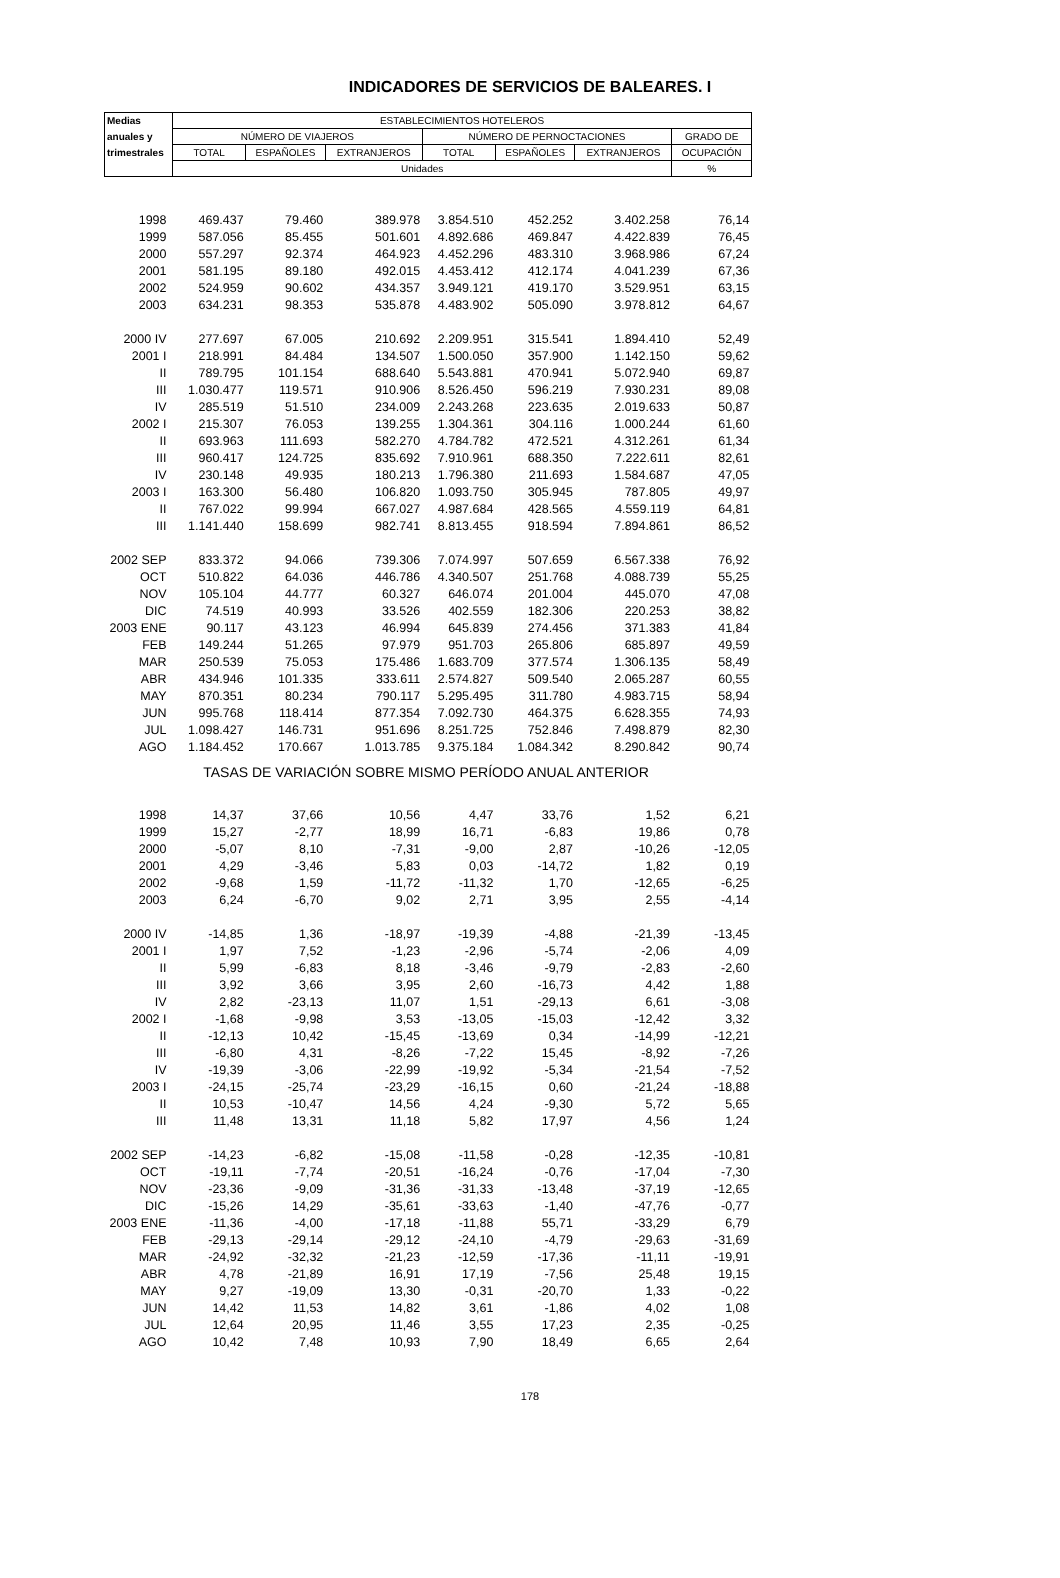INDICADORES DE SERVICIOS DE BALEARES. I
| Medias | ESTABLECIMIENTOS HOTELEROS | | | | | | |
| --- | --- | --- | --- | --- | --- | --- | --- |
| anuales y | NÚMERO DE VIAJEROS | | | NÚMERO DE PERNOCTACIONES | | | GRADO DE |
| trimestrales | TOTAL | ESPAÑOLES | EXTRANJEROS | TOTAL | ESPAÑOLES | EXTRANJEROS | OCUPACIÓN |
| | Unidades | | | | | | % |
| 1998 | 469.437 | 79.460 | 389.978 | 3.854.510 | 452.252 | 3.402.258 | 76,14 |
| 1999 | 587.056 | 85.455 | 501.601 | 4.892.686 | 469.847 | 4.422.839 | 76,45 |
| 2000 | 557.297 | 92.374 | 464.923 | 4.452.296 | 483.310 | 3.968.986 | 67,24 |
| 2001 | 581.195 | 89.180 | 492.015 | 4.453.412 | 412.174 | 4.041.239 | 67,36 |
| 2002 | 524.959 | 90.602 | 434.357 | 3.949.121 | 419.170 | 3.529.951 | 63,15 |
| 2003 | 634.231 | 98.353 | 535.878 | 4.483.902 | 505.090 | 3.978.812 | 64,67 |
| 2000 IV | 277.697 | 67.005 | 210.692 | 2.209.951 | 315.541 | 1.894.410 | 52,49 |
| 2001 I | 218.991 | 84.484 | 134.507 | 1.500.050 | 357.900 | 1.142.150 | 59,62 |
| II | 789.795 | 101.154 | 688.640 | 5.543.881 | 470.941 | 5.072.940 | 69,87 |
| III | 1.030.477 | 119.571 | 910.906 | 8.526.450 | 596.219 | 7.930.231 | 89,08 |
| IV | 285.519 | 51.510 | 234.009 | 2.243.268 | 223.635 | 2.019.633 | 50,87 |
| 2002 I | 215.307 | 76.053 | 139.255 | 1.304.361 | 304.116 | 1.000.244 | 61,60 |
| II | 693.963 | 111.693 | 582.270 | 4.784.782 | 472.521 | 4.312.261 | 61,34 |
| III | 960.417 | 124.725 | 835.692 | 7.910.961 | 688.350 | 7.222.611 | 82,61 |
| IV | 230.148 | 49.935 | 180.213 | 1.796.380 | 211.693 | 1.584.687 | 47,05 |
| 2003 I | 163.300 | 56.480 | 106.820 | 1.093.750 | 305.945 | 787.805 | 49,97 |
| II | 767.022 | 99.994 | 667.027 | 4.987.684 | 428.565 | 4.559.119 | 64,81 |
| III | 1.141.440 | 158.699 | 982.741 | 8.813.455 | 918.594 | 7.894.861 | 86,52 |
| 2002 SEP | 833.372 | 94.066 | 739.306 | 7.074.997 | 507.659 | 6.567.338 | 76,92 |
| OCT | 510.822 | 64.036 | 446.786 | 4.340.507 | 251.768 | 4.088.739 | 55,25 |
| NOV | 105.104 | 44.777 | 60.327 | 646.074 | 201.004 | 445.070 | 47,08 |
| DIC | 74.519 | 40.993 | 33.526 | 402.559 | 182.306 | 220.253 | 38,82 |
| 2003 ENE | 90.117 | 43.123 | 46.994 | 645.839 | 274.456 | 371.383 | 41,84 |
| FEB | 149.244 | 51.265 | 97.979 | 951.703 | 265.806 | 685.897 | 49,59 |
| MAR | 250.539 | 75.053 | 175.486 | 1.683.709 | 377.574 | 1.306.135 | 58,49 |
| ABR | 434.946 | 101.335 | 333.611 | 2.574.827 | 509.540 | 2.065.287 | 60,55 |
| MAY | 870.351 | 80.234 | 790.117 | 5.295.495 | 311.780 | 4.983.715 | 58,94 |
| JUN | 995.768 | 118.414 | 877.354 | 7.092.730 | 464.375 | 6.628.355 | 74,93 |
| JUL | 1.098.427 | 146.731 | 951.696 | 8.251.725 | 752.846 | 7.498.879 | 82,30 |
| AGO | 1.184.452 | 170.667 | 1.013.785 | 9.375.184 | 1.084.342 | 8.290.842 | 90,74 |
| TASAS DE VARIACIÓN SOBRE MISMO PERÍODO ANUAL ANTERIOR | | | | | | | |
| 1998 | 14,37 | 37,66 | 10,56 | 4,47 | 33,76 | 1,52 | 6,21 |
| 1999 | 15,27 | -2,77 | 18,99 | 16,71 | -6,83 | 19,86 | 0,78 |
| 2000 | -5,07 | 8,10 | -7,31 | -9,00 | 2,87 | -10,26 | -12,05 |
| 2001 | 4,29 | -3,46 | 5,83 | 0,03 | -14,72 | 1,82 | 0,19 |
| 2002 | -9,68 | 1,59 | -11,72 | -11,32 | 1,70 | -12,65 | -6,25 |
| 2003 | 6,24 | -6,70 | 9,02 | 2,71 | 3,95 | 2,55 | -4,14 |
| 2000 IV | -14,85 | 1,36 | -18,97 | -19,39 | -4,88 | -21,39 | -13,45 |
| 2001 I | 1,97 | 7,52 | -1,23 | -2,96 | -5,74 | -2,06 | 4,09 |
| II | 5,99 | -6,83 | 8,18 | -3,46 | -9,79 | -2,83 | -2,60 |
| III | 3,92 | 3,66 | 3,95 | 2,60 | -16,73 | 4,42 | 1,88 |
| IV | 2,82 | -23,13 | 11,07 | 1,51 | -29,13 | 6,61 | -3,08 |
| 2002 I | -1,68 | -9,98 | 3,53 | -13,05 | -15,03 | -12,42 | 3,32 |
| II | -12,13 | 10,42 | -15,45 | -13,69 | 0,34 | -14,99 | -12,21 |
| III | -6,80 | 4,31 | -8,26 | -7,22 | 15,45 | -8,92 | -7,26 |
| IV | -19,39 | -3,06 | -22,99 | -19,92 | -5,34 | -21,54 | -7,52 |
| 2003 I | -24,15 | -25,74 | -23,29 | -16,15 | 0,60 | -21,24 | -18,88 |
| II | 10,53 | -10,47 | 14,56 | 4,24 | -9,30 | 5,72 | 5,65 |
| III | 11,48 | 13,31 | 11,18 | 5,82 | 17,97 | 4,56 | 1,24 |
| 2002 SEP | -14,23 | -6,82 | -15,08 | -11,58 | -0,28 | -12,35 | -10,81 |
| OCT | -19,11 | -7,74 | -20,51 | -16,24 | -0,76 | -17,04 | -7,30 |
| NOV | -23,36 | -9,09 | -31,36 | -31,33 | -13,48 | -37,19 | -12,65 |
| DIC | -15,26 | 14,29 | -35,61 | -33,63 | -1,40 | -47,76 | -0,77 |
| 2003 ENE | -11,36 | -4,00 | -17,18 | -11,88 | 55,71 | -33,29 | 6,79 |
| FEB | -29,13 | -29,14 | -29,12 | -24,10 | -4,79 | -29,63 | -31,69 |
| MAR | -24,92 | -32,32 | -21,23 | -12,59 | -17,36 | -11,11 | -19,91 |
| ABR | 4,78 | -21,89 | 16,91 | 17,19 | -7,56 | 25,48 | 19,15 |
| MAY | 9,27 | -19,09 | 13,30 | -0,31 | -20,70 | 1,33 | -0,22 |
| JUN | 14,42 | 11,53 | 14,82 | 3,61 | -1,86 | 4,02 | 1,08 |
| JUL | 12,64 | 20,95 | 11,46 | 3,55 | 17,23 | 2,35 | -0,25 |
| AGO | 10,42 | 7,48 | 10,93 | 7,90 | 18,49 | 6,65 | 2,64 |
178